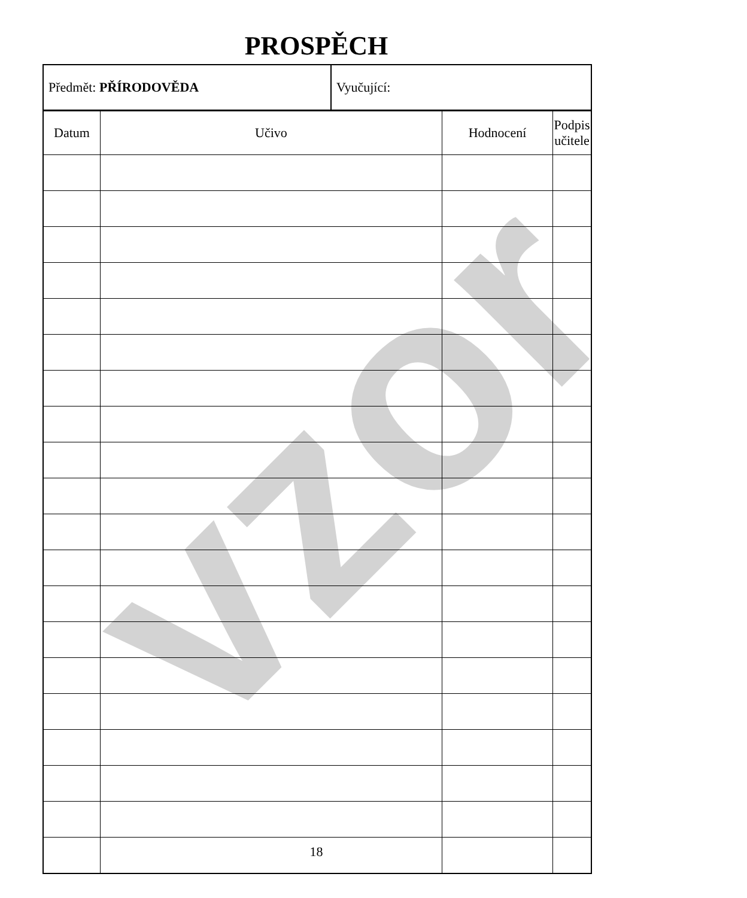vzor
PROSPĚCH
| Předmět: PŘÍRODOVĚDA | Vyučující: |
| Datum | Učivo | Hodnocení | Podpis učitele |
| --- | --- | --- | --- |
18